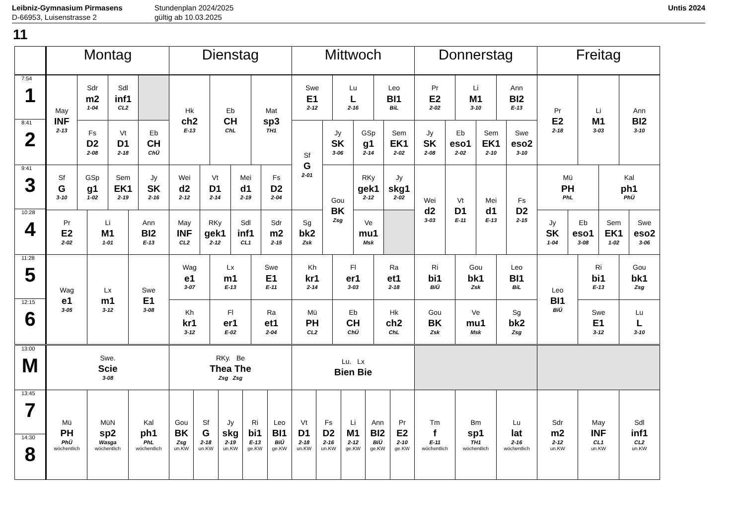Leibniz-Gymnasium Pirmasens
D-66953, Luisenstrasse 2
Stundenplan 2024/2025
gültig ab 10.03.2025
Untis 2024
11
| | Montag | Dienstag | Mittwoch | Donnerstag | Freitag |
| --- | --- | --- | --- | --- | --- |
| 7:54 1 8:41 2 | May INF 2-13 Sdr m2 1-04 Sdl inf1 CL2 Fs D2 2-08 Vt D1 2-18 Eb CH ChÜ | Hk ch2 E-13 Eb CH ChL Mat sp3 TH1 | Swe E1 2-12 Lu L 2-16 Leo BI1 BiL Sf G 2-01 Jy SK 3-06 GSp g1 2-14 Sem EK1 2-02 Gou BK Zsg RKy gek1 2-12 Jy skg1 2-02 Sg bk2 Zsk Ve mu1 Msk | Pr E2 2-02 Li M1 3-10 Ann BI2 E-13 Jy SK 2-08 Eb eso1 2-02 Sem EK1 2-10 Swe eso2 3-10 | Pr E2 2-18 Li M1 3-03 Ann BI2 3-10 |
| 9:41 3 10:28 4 | Sf G 3-10 GSp g1 1-02 Sem EK1 2-19 Jy SK 2-16 Pr E2 2-02 Li M1 1-01 Ann BI2 E-13 | Wei d2 2-12 Vt D1 2-14 Mei d1 2-19 Fs D2 2-04 May INF CL2 RKy gek1 2-12 Sdl inf1 CL1 Sdr m2 2-15 | | Wei d2 3-03 Vt D1 E-11 Mei d1 E-13 Fs D2 2-15 | Mü PH PhL Kal ph1 PhÜ Jy SK 1-04 Eb eso1 3-08 Sem EK1 1-02 Swe eso2 3-06 |
| 11:28 5 12:15 6 | Wag e1 3-05 Lx m1 3-12 Swe E1 3-08 | Wag e1 3-07 Lx m1 E-13 Swe E1 E-11 Kh kr1 3-12 Fl er1 E-02 Ra et1 2-04 | Kh kr1 2-14 Fl er1 3-03 Ra et1 2-18 Mü PH CL2 Eb CH ChÜ Hk ch2 ChL | Ri bi1 BiÜ Gou bk1 Zsk Leo BI1 BiL Gou BK Zsk Ve mu1 Msk Sg bk2 Zsg | Leo BI1 BiÜ Ri bi1 E-13 Gou bk1 Zsg Swe E1 3-12 Lu L 3-10 |
| 13:00 M | Swe. Scie 3-08 | RKy. Be Thea The Zsg Zsg | Lu. Lx Bien Bie | | |
| 13:45 7 14:30 8 | Mü PH PhÜ wöchentlich MüN sp2 Wasga wöchentlich Kal ph1 PhL wöchentlich | Gou BK Zsg un.KW Sf G 2-18 un.KW Jy skg 2-19 un.KW Ri bi1 E-13 ge.KW Leo BI1 BiÜ ge.KW | Vt D1 2-18 un.KW Fs D2 2-16 un.KW Li M1 2-12 ge.KW Ann BI2 BiÜ ge.KW Pr E2 2-10 ge.KW | Tm f E-11 wöchentlich Bm sp1 TH1 wöchentlich Lu lat 2-16 wöchentlich | Sdr m2 2-12 un.KW May INF CL1 un.KW Sdl inf1 CL2 un.KW |